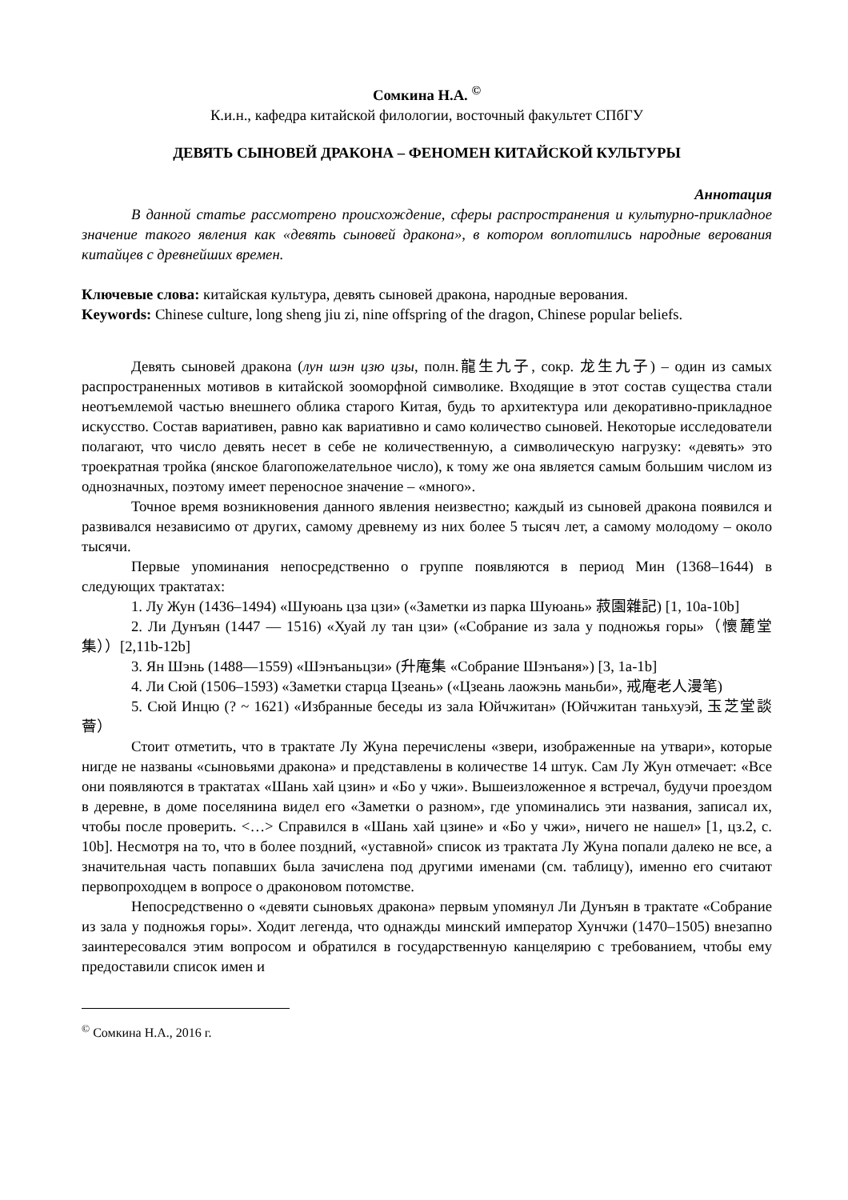Сомкина Н.А. <sup>©</sup>
К.и.н., кафедра китайской филологии, восточный факультет СПбГУ
ДЕВЯТЬ СЫНОВЕЙ ДРАКОНА – ФЕНОМЕН КИТАЙСКОЙ КУЛЬТУРЫ
Аннотация
В данной статье рассмотрено происхождение, сферы распространения и культурно-прикладное значение такого явления как «девять сыновей дракона», в котором воплотились народные верования китайцев с древнейших времен.
Ключевые слова: китайская культура, девять сыновей дракона, народные верования.
Keywords: Chinese culture, long sheng jiu zi, nine offspring of the dragon, Chinese popular beliefs.
Девять сыновей дракона (лун шэн цзю цзы, полн.龍生九子, сокр. 龙生九子) – один из самых распространенных мотивов в китайской зооморфной символике. Входящие в этот состав существа стали неотъемлемой частью внешнего облика старого Китая, будь то архитектура или декоративно-прикладное искусство. Состав вариативен, равно как вариативно и само количество сыновей. Некоторые исследователи полагают, что число девять несет в себе не количественную, а символическую нагрузку: «девять» это троекратная тройка (янское благопожелательное число), к тому же она является самым большим числом из однозначных, поэтому имеет переносное значение – «много».
Точное время возникновения данного явления неизвестно; каждый из сыновей дракона появился и развивался независимо от других, самому древнему из них более 5 тысяч лет, а самому молодому – около тысячи.
Первые упоминания непосредственно о группе появляются в период Мин (1368–1644) в следующих трактатах:
1. Лу Жун (1436–1494) «Шуюань цза цзи» («Заметки из парка Шуюань» 菽園雜記) [1, 10a-10b]
2. Ли Дунъян (1447 — 1516) «Хуай лу тан цзи» («Собрание из зала у подножья горы»（懷麓堂集））[2,11b-12b]
3. Ян Шэнь (1488—1559) «Шэнъаньцзи» (升庵集 «Собрание Шэнъаня») [3, 1a-1b]
4. Ли Сюй (1506–1593) «Заметки старца Цзеань» («Цзеань лаожэнь маньби», 戒庵老人漫笔)
5. Сюй Инцю (? ~ 1621) «Избранные беседы из зала Юйчжитан» (Юйчжитан таньхуэй, 玉芝堂談薈）
Стоит отметить, что в трактате Лу Жуна перечислены «звери, изображенные на утвари», которые нигде не названы «сыновьями дракона» и представлены в количестве 14 штук. Сам Лу Жун отмечает: «Все они появляются в трактатах «Шань хай цзин» и «Бо у чжи». Вышеизложенное я встречал, будучи проездом в деревне, в доме поселянина видел его «Заметки о разном», где упоминались эти названия, записал их, чтобы после проверить. <…> Справился в «Шань хай цзине» и «Бо у чжи», ничего не нашел» [1, цз.2, с. 10b]. Несмотря на то, что в более поздний, «уставной» список из трактата Лу Жуна попали далеко не все, а значительная часть попавших была зачислена под другими именами (см. таблицу), именно его считают первопроходцем в вопросе о драконовом потомстве.
Непосредственно о «девяти сыновьях дракона» первым упомянул Ли Дунъян в трактате «Собрание из зала у подножья горы». Ходит легенда, что однажды минский император Хунчжи (1470–1505) внезапно заинтересовался этим вопросом и обратился в государственную канцелярию с требованием, чтобы ему предоставили список имен и
<sup>©</sup> Сомкина Н.А., 2016 г.